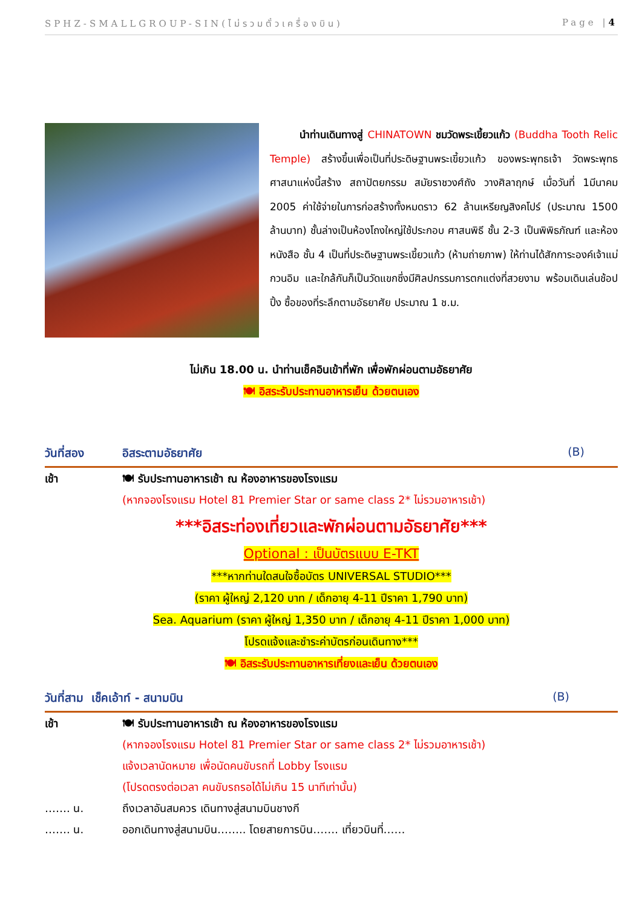SPHZ-SMALLGROUP-SIN(ไม่รวมตั๋วเครื่องบิน) Page |4
นำท่านเดินทางสู่ CHINATOWN ชมวัดพระเขี้ยวแก้ว (Buddha Tooth Relic Temple) สร้างขึ้นเพื่อเป็นที่ประดิษฐานพระเขี้ยวแก้ว ของพระพุทธเจ้า วัดพระพุทธศาสนาแห่งนี้สร้าง สถาปัตยกรรม สมัยราชวงศ์ถัง วางศิลาฤกษ์ เมื่อวันที่ 1มีนาคม 2005 ค่าใช้จ่ายในการก่อสร้างทั้งหมดราว 62 ล้านเหรียญสิงคโปร์ (ประมาณ 1500 ล้านบาท) ชั้นล่างเป็นห้องโถงใหญ่ใช้ประกอบ ศาสนพิธี ชั้น 2-3 เป็นพิพิธภัณฑ์ และห้องหนังสือ ชั้น 4 เป็นที่ประดิษฐานพระเขี้ยวแก้ว (ห้ามถ่ายภาพ) ให้ท่านได้สักการะองค์เจ้าแม่กวนอิม และใกล้กันก็เป็นวัดแขกซึ่งมีศิลปกรรมการตกแต่งที่สวยงาม พร้อมเดินเล่นช้อปปิ้ง ซื้อของที่ระลึกตามอัธยาศัย ประมาณ 1 ช.ม.
ไม่เกิน 18.00 น. นำท่านเช็คอินเข้าที่พัก เพื่อพักผ่อนตามอัธยาศัย
🍽 อิสระรับประทานอาหารเย็น ด้วยตนเอง
วันที่สอง อิสระตามอัธยาศัย (B)
เช้า 🍽 รับประทานอาหารเช้า ณ ห้องอาหารของโรงแรม
(หากจองโรงแรม Hotel 81 Premier Star or same class 2* ไม่รวมอาหารเช้า)
***อิสระท่องเที่ยวและพักผ่อนตามอัธยาศัย***
Optional : เป็นบัตรแบบ E-TKT
***หากท่านใดสนใจซื้อบัตร UNIVERSAL STUDIO***
(ราคา ผู้ใหญ่ 2,120 บาท / เด็กอายุ 4-11 ปีราคา 1,790 บาท)
Sea. Aquarium (ราคา ผู้ใหญ่ 1,350 บาท / เด็กอายุ 4-11 ปีราคา 1,000 บาท)
โปรดแจ้งและชำระค่าบัตรก่อนเดินทาง***
🍽 อิสระรับประทานอาหารเที่ยงและเย็น ด้วยตนเอง
วันที่สาม เช็คเอ้าท์ - สนามบิน (B)
เช้า 🍽 รับประทานอาหารเช้า ณ ห้องอาหารของโรงแรม
(หากจองโรงแรม Hotel 81 Premier Star or same class 2* ไม่รวมอาหารเช้า)
แจ้งเวลานัดหมาย เพื่อนัดคนขับรถที่ Lobby โรงแรม
(โปรดตรงต่อเวลา คนขับรถรอได้ไม่เกิน 15 นาทีเท่านั้น)
……. น. ถึงเวลาอันสมควร เดินทางสู่สนามบินชางกี
……. น. ออกเดินทางสู่สนามบิน…….. โดยสายการบิน……. เที่ยวบินที่……